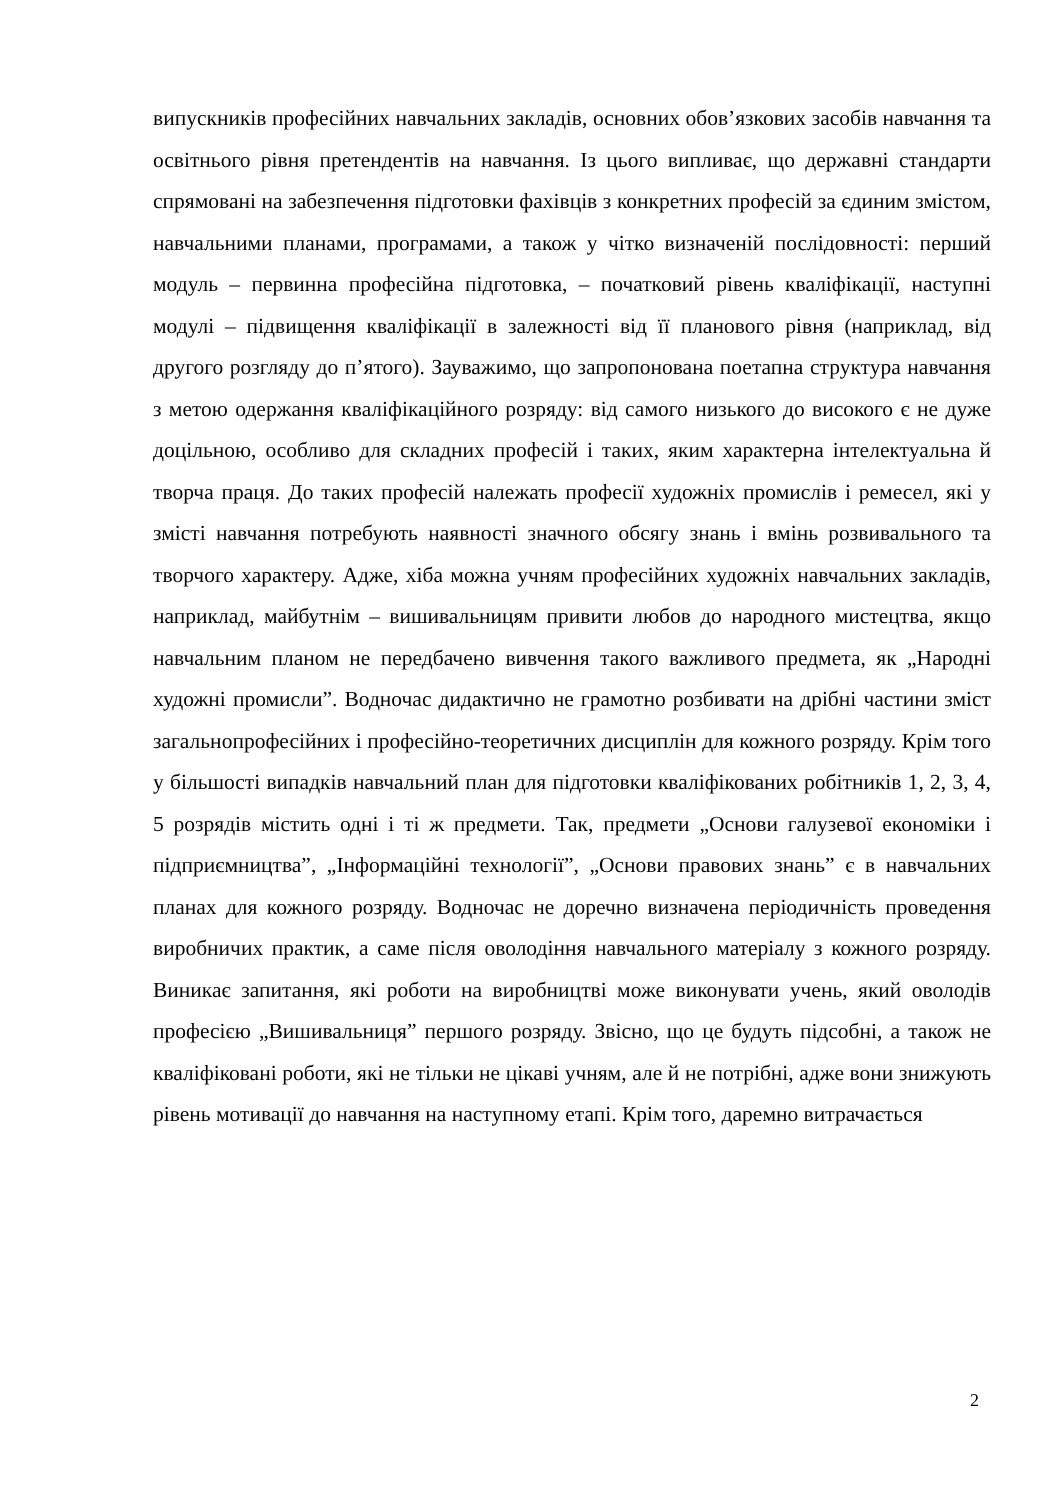випускників професійних навчальних закладів, основних обов’язкових засобів навчання та освітнього рівня претендентів на навчання. Із цього випливає, що державні стандарти спрямовані на забезпечення підготовки фахівців з конкретних професій за єдиним змістом, навчальними планами, програмами, а також у чітко визначеній послідовності: перший модуль – первинна професійна підготовка, – початковий рівень кваліфікації, наступні модулі – підвищення кваліфікації в залежності від її планового рівня (наприклад, від другого розгляду до п’ятого). Зауважимо, що запропонована поетапна структура навчання з метою одержання кваліфікаційного розряду: від самого низького до високого є не дуже доцільною, особливо для складних професій і таких, яким характерна інтелектуальна й творча праця. До таких професій належать професії художніх промислів і ремесел, які у змісті навчання потребують наявності значного обсягу знань і вмінь розвивального та творчого характеру. Адже, хіба можна учням професійних художніх навчальних закладів, наприклад, майбутнім – вишивальницям привити любов до народного мистецтва, якщо навчальним планом не передбачено вивчення такого важливого предмета, як „Народні художні промисли”. Водночас дидактично не грамотно розбивати на дрібні частини зміст загальнопрофесійних і професійно-теоретичних дисциплін для кожного розряду. Крім того у більшості випадків навчальний план для підготовки кваліфікованих робітників 1, 2, 3, 4, 5 розрядів містить одні і ті ж предмети. Так, предмети „Основи галузевої економіки і підприємництва”, „Інформаційні технології”, „Основи правових знань” є в навчальних планах для кожного розряду. Водночас не доречно визначена періодичність проведення виробничих практик, а саме після оволодіння навчального матеріалу з кожного розряду. Виникає запитання, які роботи на виробництві може виконувати учень, який оволодів професією „Вишивальниця” першого розряду. Звісно, що це будуть підсобні, а також не кваліфіковані роботи, які не тільки не цікаві учням, але й не потрібні, адже вони знижують рівень мотивації до навчання на наступному етапі. Крім того, даремно витрачається
2